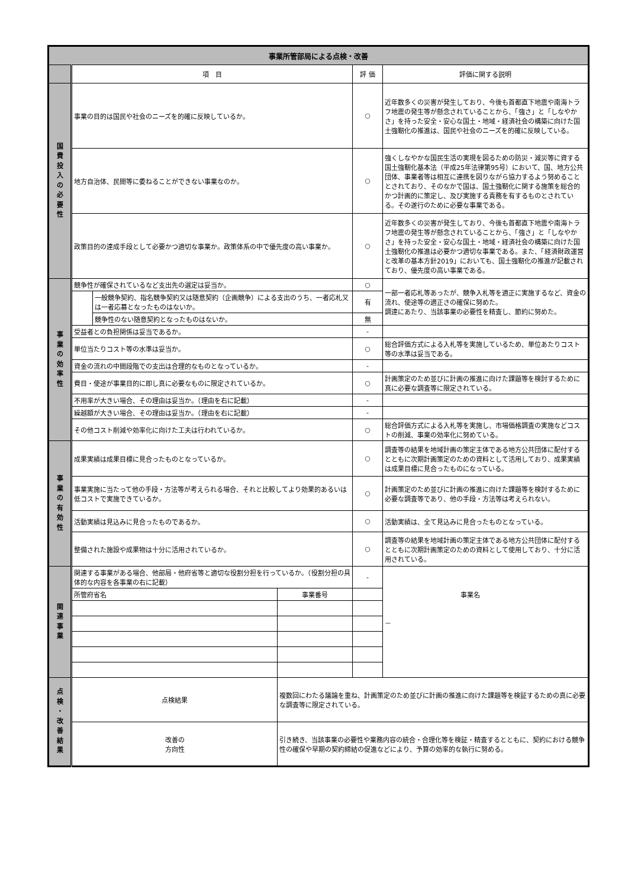| 事業所管部局による点検・改善 | | | | | |
| | 項 目 | | | 評 価 | 評価に関する説明 |
| 国 費 投 入 の 必 要 性 | 事業の目的は国民や社会のニーズを的確に反映しているか。 | | | ○ | 近年数多くの災害が発生しており、今後も首都直下地震や南海トラフ地震の発生等が懸念されていることから、「強さ」と「しなやかさ」を持った安全・安心な国土・地域・経済社会の構築に向けた国土強靭化の推進は、国民や社会のニーズを的確に反映している。 |
| | 地方自治体、民間等に委ねることができない事業なのか。 | | | ○ | 強くしなやかな国民生活の実現を図るための防災・減災等に資する国土強靭化基本法（平成25年法律第95号）において、国、地方公共団体、事業者等は相互に連携を図りながら協力するよう努めることとされており、そのなかで国は、国土強靭化に関する施策を総合的かつ計画的に策定し、及び実施する責務を有するものとされている。その遂行のために必要な事業である。 |
| | 政策目的の達成手段として必要かつ適切な事業か。政策体系の中で優先度の高い事業か。 | | | ○ | 近年数多くの災害が発生しており、今後も首都直下地震や南海トラフ地震の発生等が懸念されていることから、「強さ」と「しなやかさ」を持った安全・安心な国土・地域・経済社会の構築に向けた国土強靭化の推進は必要かつ適切な事業である。また、「経済財政運営と改革の基本方針2019」においても、国土強靭化の推進が記載されており、優先度の高い事業である。 |
| 事 業 の 効 率 性 | 競争性が確保されているなど支出先の選定は妥当か。 | | | ○ | 一部一者応札等あったが、競争入札等を適正に実施するなど、資金の流れ、使途等の適正さの確保に努めた。 調達にあたり、当該事業の必要性を精査し、節約に努めた。 |
| | | 一般競争契約、指名競争契約又は随意契約（企画競争）による支出のうち、一者応札又は一者応募となったものはないか。 | | 有 | |
| | | 競争性のない随意契約となったものはないか。 | | 無 | |
| | 受益者との負担関係は妥当であるか。 | | | - | |
| | 単位当たりコスト等の水準は妥当か。 | | | ○ | 総合評価方式による入札等を実施しているため、単位あたりコスト等の水準は妥当である。 |
| | 資金の流れの中間段階での支出は合理的なものとなっているか。 | | | - | |
| | 費目・使途が事業目的に即し真に必要なものに限定されているか。 | | | ○ | 計画策定のため並びに計画の推進に向けた課題等を検討するために真に必要な調査等に限定されている。 |
| | 不用率が大きい場合、その理由は妥当か。（理由を右に記載） | | | - | |
| | 繰越額が大きい場合、その理由は妥当か。（理由を右に記載） | | | - | |
| | その他コスト削減や効率化に向けた工夫は行われているか。 | | | ○ | 総合評価方式による入札等を実施し、市場価格調査の実施などコストの削減、事業の効率化に努めている。 |
| 事 業 の 有 効 性 | 成果実績は成果目標に見合ったものとなっているか。 | | | ○ | 調査等の結果を地域計画の策定主体である地方公共団体に配付するとともに次期計画策定のための資料として活用しており、成果実績は成果目標に見合ったものになっている。 |
| | 事業実施に当たって他の手段・方法等が考えられる場合、それと比較してより効果的あるいは低コストで実施できているか。 | | | ○ | 計画策定のため並びに計画の推進に向けた課題等を検討するために必要な調査等であり、他の手段・方法等は考えられない。 |
| | 活動実績は見込みに見合ったものであるか。 | | | ○ | 活動実績は、全て見込みに見合ったものとなっている。 |
| | 整備された施設や成果物は十分に活用されているか。 | | | ○ | 調査等の結果を地域計画の策定主体である地方公共団体に配付するとともに次期計画策定のための資料として使用しており、十分に活用されている。 |
| 関 連 事 業 | 関連する事業がある場合、他部局・他府省等と適切な役割分担を行っているか。（役割分担の具体的な内容を各事業の右に記載） | | | - | － |
| | 所管府省名 | | 事業番号 | 事業名 | |
| 点 検 ・ 改 善 結 果 | 点検結果 | | 複数回にわたる議論を重ね、計画策定のため並びに計画の推進に向けた課題等を検証するための真に必要な調査等に限定されている。 | | |
| | 改善の 方向性 | | 引き続き、当該事業の必要性や業務内容の統合・合理化等を検証・精査するとともに、契約における競争性の確保や早期の契約締結の促進などにより、予算の効率的な執行に努める。 | | |